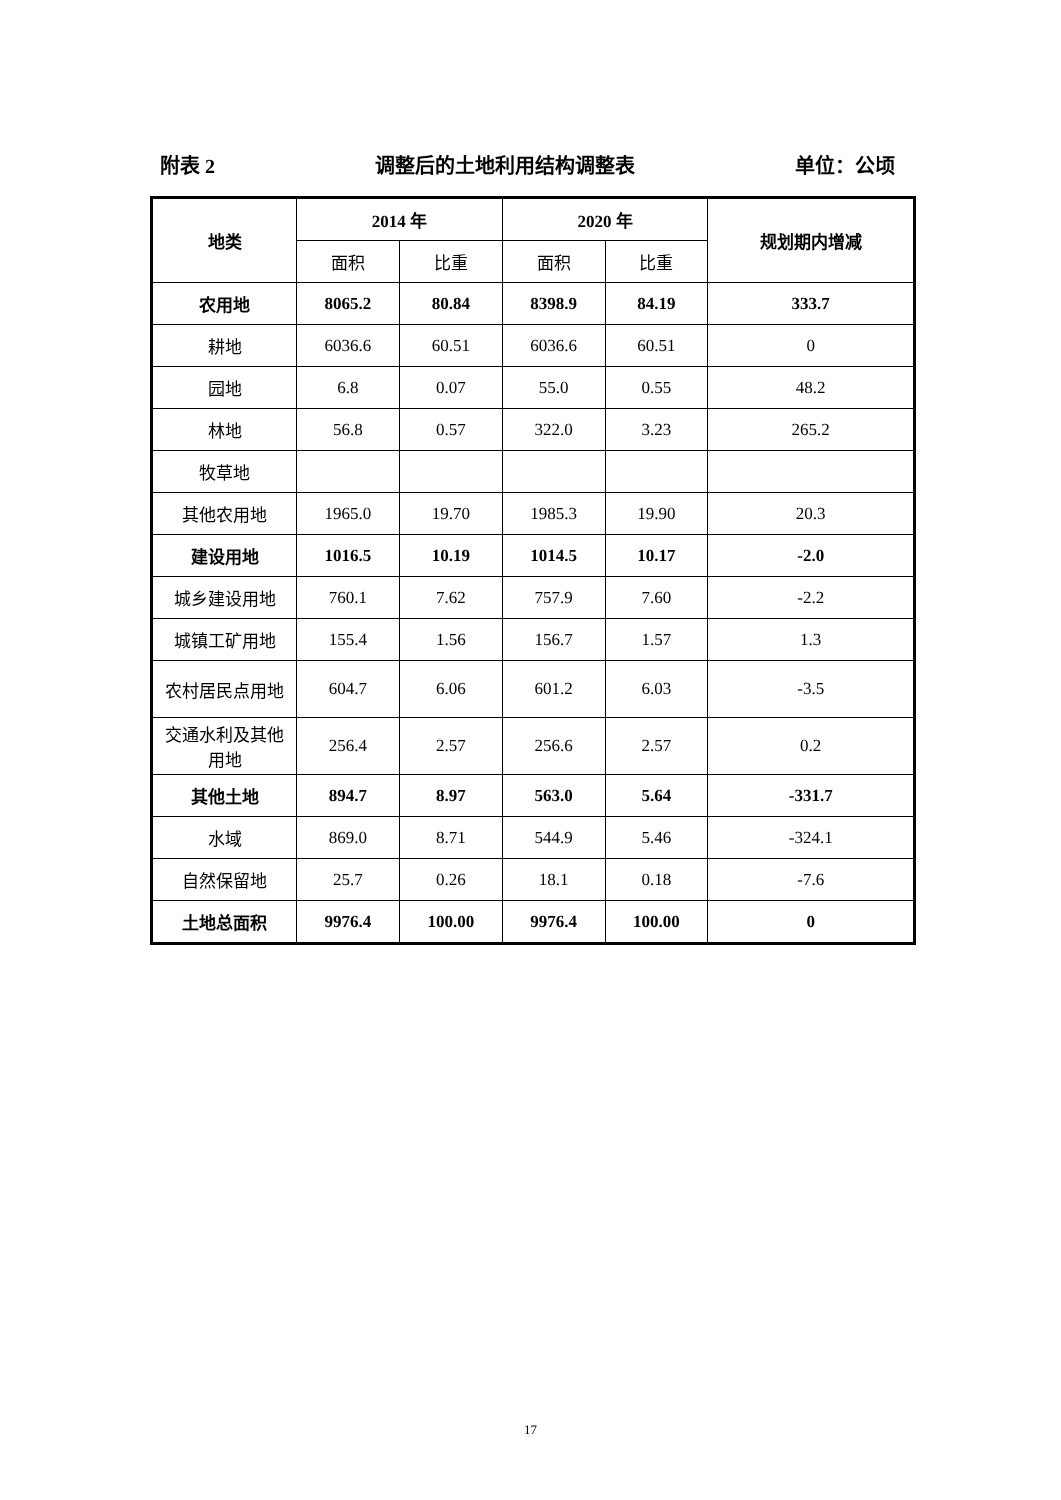附表 2 调整后的土地利用结构调整表 单位：公顷
| 地类 | 2014 年 | | 2020 年 | | 规划期内增减 |
| --- | --- | --- | --- | --- | --- |
| | 面积 | 比重 | 面积 | 比重 | |
| 农用地 | 8065.2 | 80.84 | 8398.9 | 84.19 | 333.7 |
| 耕地 | 6036.6 | 60.51 | 6036.6 | 60.51 | 0 |
| 园地 | 6.8 | 0.07 | 55.0 | 0.55 | 48.2 |
| 林地 | 56.8 | 0.57 | 322.0 | 3.23 | 265.2 |
| 牧草地 | | | | | |
| 其他农用地 | 1965.0 | 19.70 | 1985.3 | 19.90 | 20.3 |
| 建设用地 | 1016.5 | 10.19 | 1014.5 | 10.17 | -2.0 |
| 城乡建设用地 | 760.1 | 7.62 | 757.9 | 7.60 | -2.2 |
| 城镇工矿用地 | 155.4 | 1.56 | 156.7 | 1.57 | 1.3 |
| 农村居民点用地 | 604.7 | 6.06 | 601.2 | 6.03 | -3.5 |
| 交通水利及其他用地 | 256.4 | 2.57 | 256.6 | 2.57 | 0.2 |
| 其他土地 | 894.7 | 8.97 | 563.0 | 5.64 | -331.7 |
| 水域 | 869.0 | 8.71 | 544.9 | 5.46 | -324.1 |
| 自然保留地 | 25.7 | 0.26 | 18.1 | 0.18 | -7.6 |
| 土地总面积 | 9976.4 | 100.00 | 9976.4 | 100.00 | 0 |
17